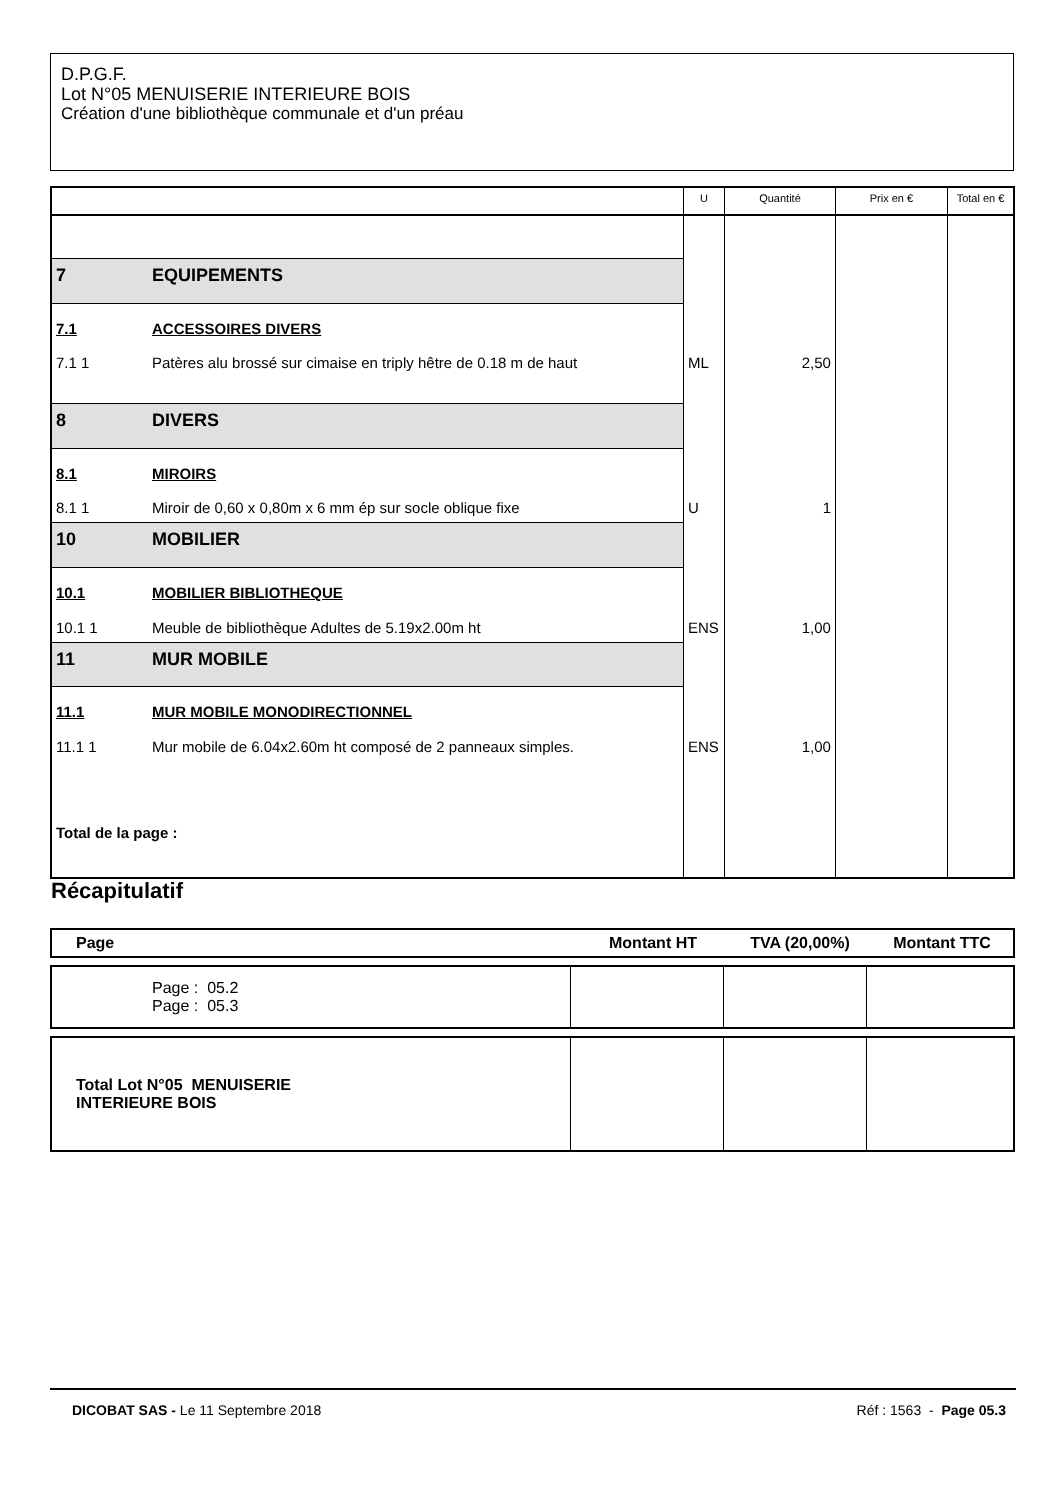D.P.G.F.
Lot N°05 MENUISERIE INTERIEURE BOIS
Création d'une bibliothèque communale et d'un préau
| | | U | Quantité | Prix en € | Total en € |
| --- | --- | --- | --- | --- | --- |
| 7 | EQUIPEMENTS | | | | |
| 7.1 | ACCESSOIRES DIVERS | | | | |
| 7.1 1 | Patères alu brossé sur cimaise en triply hêtre de 0.18 m de haut | ML | 2,50 | | |
| 8 | DIVERS | | | | |
| 8.1 | MIROIRS | | | | |
| 8.1 1 | Miroir de 0,60 x 0,80m x 6 mm ép sur socle oblique fixe | U | 1 | | |
| 10 | MOBILIER | | | | |
| 10.1 | MOBILIER BIBLIOTHEQUE | | | | |
| 10.1 1 | Meuble de bibliothèque Adultes de 5.19x2.00m ht | ENS | 1,00 | | |
| 11 | MUR MOBILE | | | | |
| 11.1 | MUR MOBILE MONODIRECTIONNEL | | | | |
| 11.1 1 | Mur mobile de 6.04x2.60m ht composé de 2 panneaux simples. | ENS | 1,00 | | |
| Total de la page : | | | | | |
Récapitulatif
| Page | Montant HT | TVA (20,00%) | Montant TTC |
| --- | --- | --- | --- |
| Page : 05.2 Page : 05.3 | | | |
| Total Lot N°05 MENUISERIE INTERIEURE BOIS | | | |
DICOBAT SAS - Le 11 Septembre 2018 Réf : 1563 - Page 05.3